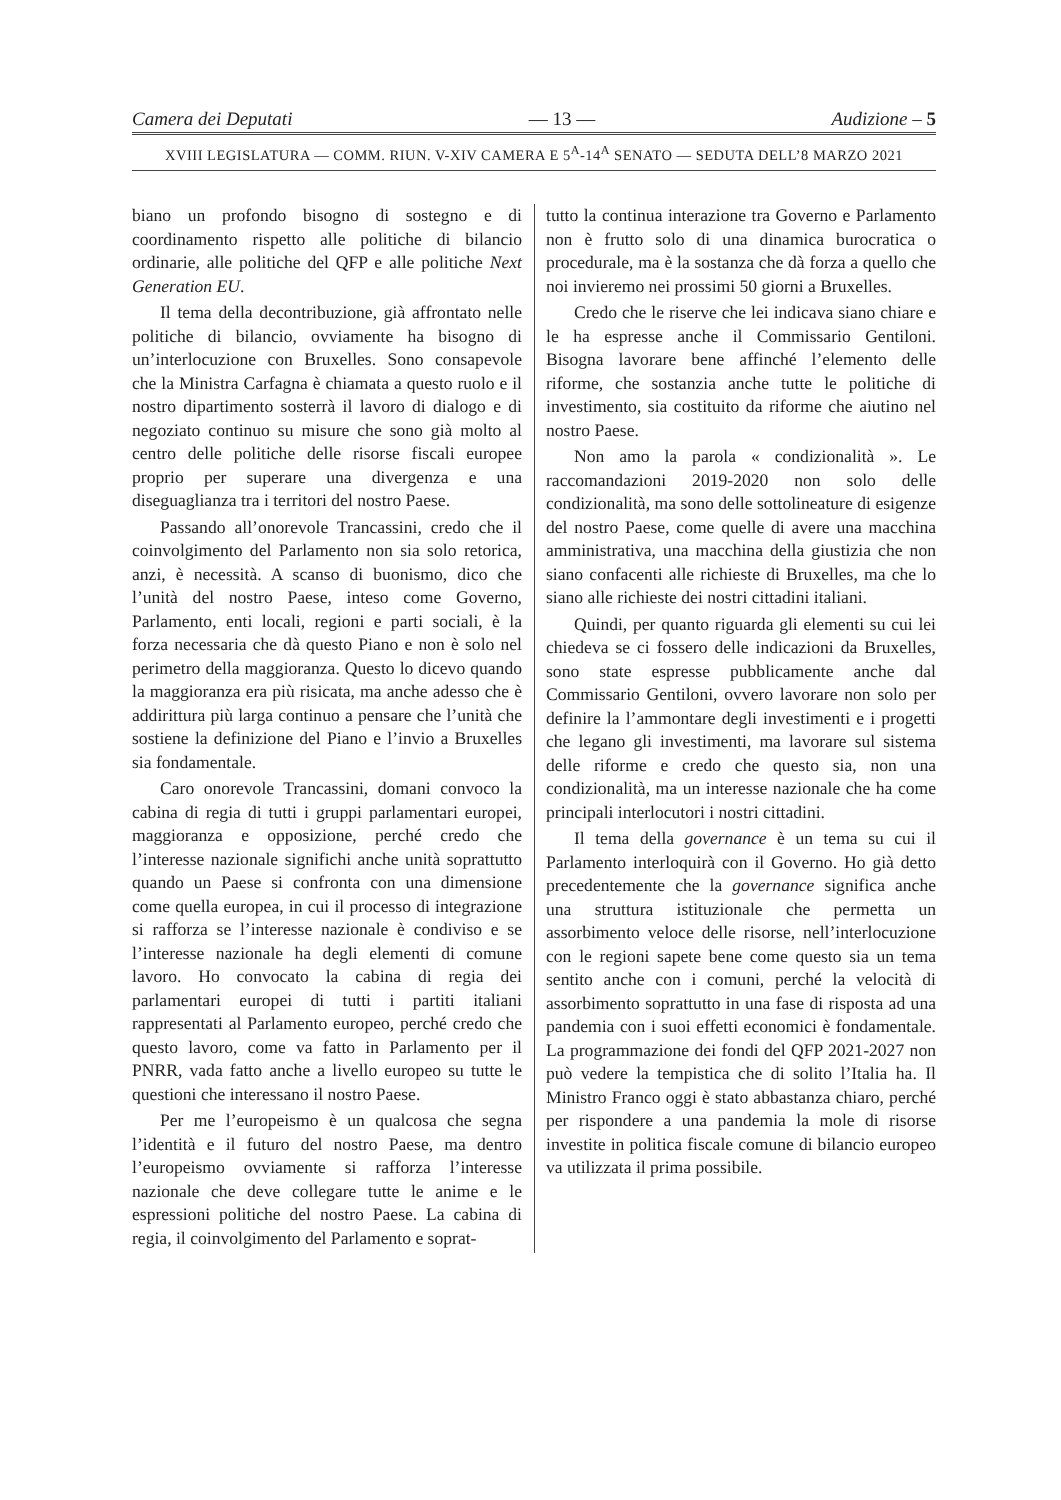Camera dei Deputati — 13 — Audizione – 5
XVIII LEGISLATURA — COMM. RIUN. V-XIV CAMERA E 5<sup>A</sup>-14<sup>A</sup> SENATO — SEDUTA DELL’8 MARZO 2021
biano un profondo bisogno di sostegno e di coordinamento rispetto alle politiche di bilancio ordinarie, alle politiche del QFP e alle politiche Next Generation EU.
Il tema della decontribuzione, già affrontato nelle politiche di bilancio, ovviamente ha bisogno di un’interlocuzione con Bruxelles. Sono consapevole che la Ministra Carfagna è chiamata a questo ruolo e il nostro dipartimento sosterrà il lavoro di dialogo e di negoziato continuo su misure che sono già molto al centro delle politiche delle risorse fiscali europee proprio per superare una divergenza e una diseguaglianza tra i territori del nostro Paese.
Passando all’onorevole Trancassini, credo che il coinvolgimento del Parlamento non sia solo retorica, anzi, è necessità. A scanso di buonismo, dico che l’unità del nostro Paese, inteso come Governo, Parlamento, enti locali, regioni e parti sociali, è la forza necessaria che dà questo Piano e non è solo nel perimetro della maggioranza. Questo lo dicevo quando la maggioranza era più risicata, ma anche adesso che è addirittura più larga continuo a pensare che l’unità che sostiene la definizione del Piano e l’invio a Bruxelles sia fondamentale.
Caro onorevole Trancassini, domani convoco la cabina di regia di tutti i gruppi parlamentari europei, maggioranza e opposizione, perché credo che l’interesse nazionale significhi anche unità soprattutto quando un Paese si confronta con una dimensione come quella europea, in cui il processo di integrazione si rafforza se l’interesse nazionale è condiviso e se l’interesse nazionale ha degli elementi di comune lavoro. Ho convocato la cabina di regia dei parlamentari europei di tutti i partiti italiani rappresentati al Parlamento europeo, perché credo che questo lavoro, come va fatto in Parlamento per il PNRR, vada fatto anche a livello europeo su tutte le questioni che interessano il nostro Paese.
Per me l’europeismo è un qualcosa che segna l’identità e il futuro del nostro Paese, ma dentro l’europeismo ovviamente si rafforza l’interesse nazionale che deve collegare tutte le anime e le espressioni politiche del nostro Paese. La cabina di regia, il coinvolgimento del Parlamento e soprat-
tutto la continua interazione tra Governo e Parlamento non è frutto solo di una dinamica burocratica o procedurale, ma è la sostanza che dà forza a quello che noi invieremo nei prossimi 50 giorni a Bruxelles.
Credo che le riserve che lei indicava siano chiare e le ha espresse anche il Commissario Gentiloni. Bisogna lavorare bene affinché l’elemento delle riforme, che sostanzia anche tutte le politiche di investimento, sia costituito da riforme che aiutino nel nostro Paese.
Non amo la parola « condizionalità ». Le raccomandazioni 2019-2020 non solo delle condizionalità, ma sono delle sottolineature di esigenze del nostro Paese, come quelle di avere una macchina amministrativa, una macchina della giustizia che non siano confacenti alle richieste di Bruxelles, ma che lo siano alle richieste dei nostri cittadini italiani.
Quindi, per quanto riguarda gli elementi su cui lei chiedeva se ci fossero delle indicazioni da Bruxelles, sono state espresse pubblicamente anche dal Commissario Gentiloni, ovvero lavorare non solo per definire la l’ammontare degli investimenti e i progetti che legano gli investimenti, ma lavorare sul sistema delle riforme e credo che questo sia, non una condizionalità, ma un interesse nazionale che ha come principali interlocutori i nostri cittadini.
Il tema della governance è un tema su cui il Parlamento interloquirà con il Governo. Ho già detto precedentemente che la governance significa anche una struttura istituzionale che permetta un assorbimento veloce delle risorse, nell’interlocuzione con le regioni sapete bene come questo sia un tema sentito anche con i comuni, perché la velocità di assorbimento soprattutto in una fase di risposta ad una pandemia con i suoi effetti economici è fondamentale. La programmazione dei fondi del QFP 2021-2027 non può vedere la tempistica che di solito l’Italia ha. Il Ministro Franco oggi è stato abbastanza chiaro, perché per rispondere a una pandemia la mole di risorse investite in politica fiscale comune di bilancio europeo va utilizzata il prima possibile.